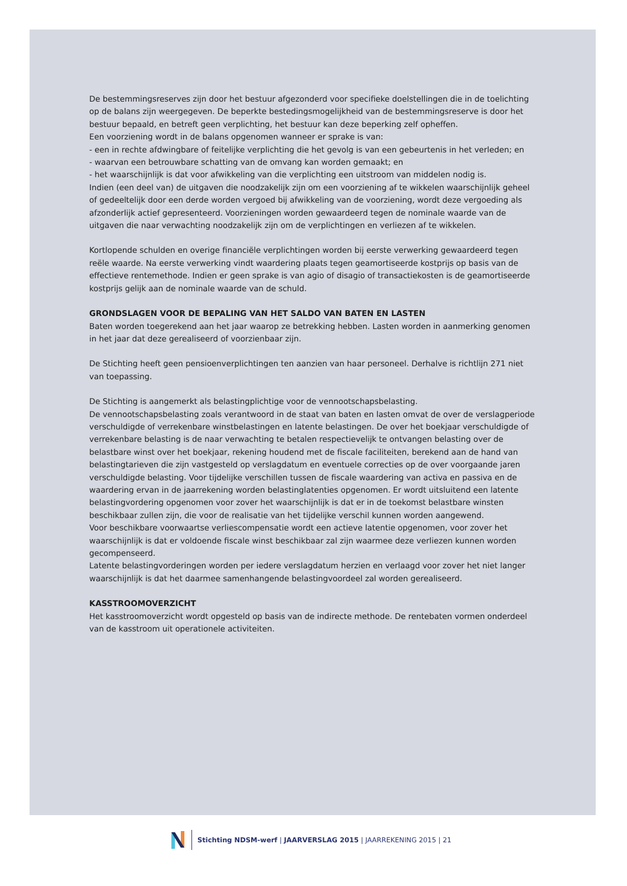De bestemmingsreserves zijn door het bestuur afgezonderd voor specifieke doelstellingen die in de toelichting op de balans zijn weergegeven. De beperkte bestedingsmogelijkheid van de bestemmingsreserve is door het bestuur bepaald, en betreft geen verplichting, het bestuur kan deze beperking zelf opheffen.
Een voorziening wordt in de balans opgenomen wanneer er sprake is van:
- een in rechte afdwingbare of feitelijke verplichting die het gevolg is van een gebeurtenis in het verleden; en
- waarvan een betrouwbare schatting van de omvang kan worden gemaakt; en
- het waarschijnlijk is dat voor afwikkeling van die verplichting een uitstroom van middelen nodig is.
Indien (een deel van) de uitgaven die noodzakelijk zijn om een voorziening af te wikkelen waarschijnlijk geheel of gedeeltelijk door een derde worden vergoed bij afwikkeling van de voorziening, wordt deze vergoeding als afzonderlijk actief gepresenteerd. Voorzieningen worden gewaardeerd tegen de nominale waarde van de uitgaven die naar verwachting noodzakelijk zijn om de verplichtingen en verliezen af te wikkelen.
Kortlopende schulden en overige financiële verplichtingen worden bij eerste verwerking gewaardeerd tegen reële waarde. Na eerste verwerking vindt waardering plaats tegen geamortiseerde kostprijs op basis van de effectieve rentemethode. Indien er geen sprake is van agio of disagio of transactiekosten is de geamortiseerde kostprijs gelijk aan de nominale waarde van de schuld.
GRONDSLAGEN VOOR DE BEPALING VAN HET SALDO VAN BATEN EN LASTEN
Baten worden toegerekend aan het jaar waarop ze betrekking hebben. Lasten worden in aanmerking genomen in het jaar dat deze gerealiseerd of voorzienbaar zijn.
De Stichting heeft geen pensioenverplichtingen ten aanzien van haar personeel. Derhalve is richtlijn 271 niet van toepassing.
De Stichting is aangemerkt als belastingplichtige voor de vennootschapsbelasting.
De vennootschapsbelasting zoals verantwoord in de staat van baten en lasten omvat de over de verslagperiode verschuldigde of verrekenbare winstbelastingen en latente belastingen. De over het boekjaar verschuldigde of verrekenbare belasting is de naar verwachting te betalen respectievelijk te ontvangen belasting over de belastbare winst over het boekjaar, rekening houdend met de fiscale faciliteiten, berekend aan de hand van belastingtarieven die zijn vastgesteld op verslagdatum en eventuele correcties op de over voorgaande jaren verschuldigde belasting. Voor tijdelijke verschillen tussen de fiscale waardering van activa en passiva en de waardering ervan in de jaarrekening worden belastinglatenties opgenomen. Er wordt uitsluitend een latente belastingvordering opgenomen voor zover het waarschijnlijk is dat er in de toekomst belastbare winsten beschikbaar zullen zijn, die voor de realisatie van het tijdelijke verschil kunnen worden aangewend.
Voor beschikbare voorwaartse verliescompensatie wordt een actieve latentie opgenomen, voor zover het waarschijnlijk is dat er voldoende fiscale winst beschikbaar zal zijn waarmee deze verliezen kunnen worden gecompenseerd.
Latente belastingvorderingen worden per iedere verslagdatum herzien en verlaagd voor zover het niet langer waarschijnlijk is dat het daarmee samenhangende belastingvoordeel zal worden gerealiseerd.
KASSTROOMOVERZICHT
Het kasstroomoverzicht wordt opgesteld op basis van de indirecte methode. De rentebaten vormen onderdeel van de kasstroom uit operationele activiteiten.
Stichting NDSM-werf | JAARVERSLAG 2015 | JAARREKENING 2015 | 21